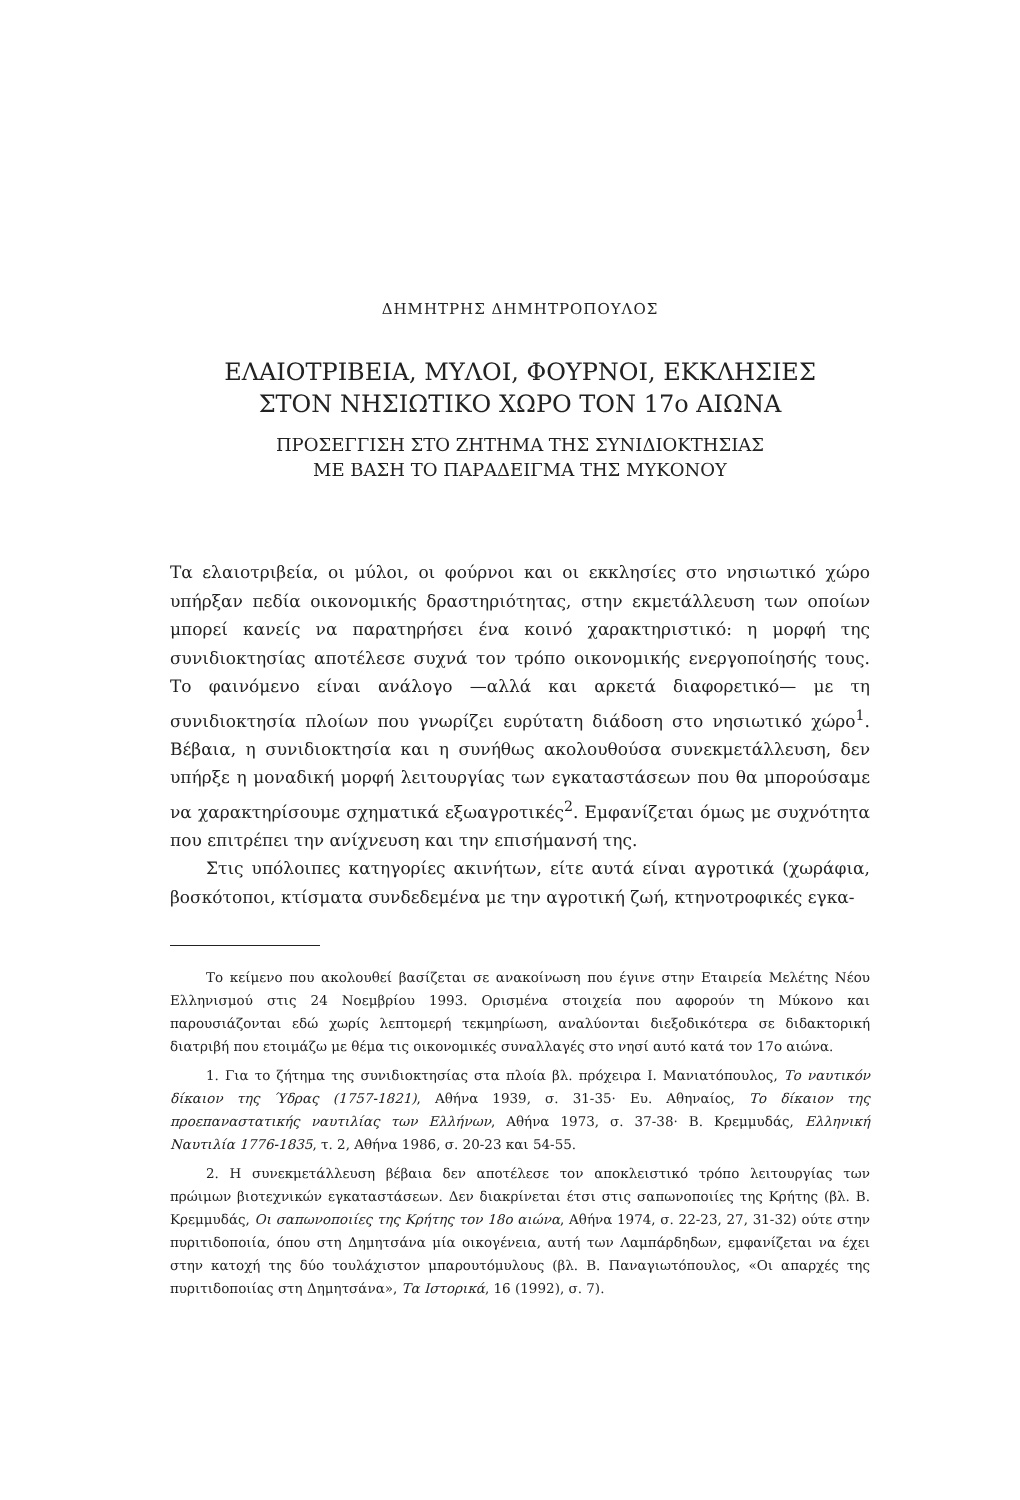ΔΗΜΗΤΡΗΣ ΔΗΜΗΤΡΟΠΟΥΛΟΣ
ΕΛΑΙΟΤΡΙΒΕΙΑ, ΜΥΛΟΙ, ΦΟΥΡΝΟΙ, ΕΚΚΛΗΣΙΕΣ
ΣΤΟΝ ΝΗΣΙΩΤΙΚΟ ΧΩΡΟ ΤΟΝ 17ο ΑΙΩΝΑ
ΠΡΟΣΕΓΓΙΣΗ ΣΤΟ ΖΗΤΗΜΑ ΤΗΣ ΣΥΝΙΔΙΟΚΤΗΣΙΑΣ
ΜΕ ΒΑΣΗ ΤΟ ΠΑΡΑΔΕΙΓΜΑ ΤΗΣ ΜΥΚΟΝΟΥ
Τα ελαιοτριβεία, οι μύλοι, οι φούρνοι και οι εκκλησίες στο νησιωτικό χώρο υπήρξαν πεδία οικονομικής δραστηριότητας, στην εκμετάλλευση των οποίων μπορεί κανείς να παρατηρήσει ένα κοινό χαρακτηριστικό: η μορφή της συνιδιοκτησίας αποτέλεσε συχνά τον τρόπο οικονομικής ενεργοποίησής τους. Το φαινόμενο είναι ανάλογο —αλλά και αρκετά διαφορετικό— με τη συνιδιοκτησία πλοίων που γνωρίζει ευρύτατη διάδοση στο νησιωτικό χώρο<sup>1</sup>. Βέβαια, η συνιδιοκτησία και η συνήθως ακολουθούσα συνεκμετάλλευση, δεν υπήρξε η μοναδική μορφή λειτουργίας των εγκαταστάσεων που θα μπορούσαμε να χαρακτηρίσουμε σχηματικά εξωαγροτικές<sup>2</sup>. Εμφανίζεται όμως με συχνότητα που επιτρέπει την ανίχνευση και την επισήμανσή της.
Στις υπόλοιπες κατηγορίες ακινήτων, είτε αυτά είναι αγροτικά (χωράφια, βοσκότοποι, κτίσματα συνδεδεμένα με την αγροτική ζωή, κτηνοτροφικές εγκα-
Το κείμενο που ακολουθεί βασίζεται σε ανακοίνωση που έγινε στην Εταιρεία Μελέτης Νέου Ελληνισμού στις 24 Νοεμβρίου 1993. Ορισμένα στοιχεία που αφορούν τη Μύκονο και παρουσιάζονται εδώ χωρίς λεπτομερή τεκμηρίωση, αναλύονται διεξοδικότερα σε διδακτορική διατριβή που ετοιμάζω με θέμα τις οικονομικές συναλλαγές στο νησί αυτό κατά τον 17ο αιώνα.
1. Για το ζήτημα της συνιδιοκτησίας στα πλοία βλ. πρόχειρα Ι. Μανιατόπουλος, Το ναυτικόν δίκαιον της Ύδρας (1757-1821), Αθήνα 1939, σ. 31-35· Ευ. Αθηναίος, Το δίκαιον της προεπαναστατικής ναυτιλίας των Ελλήνων, Αθήνα 1973, σ. 37-38· Β. Κρεμμυδάς, Ελληνική Ναυτιλία 1776-1835, τ. 2, Αθήνα 1986, σ. 20-23 και 54-55.
2. Η συνεκμετάλλευση βέβαια δεν αποτέλεσε τον αποκλειστικό τρόπο λειτουργίας των πρώιμων βιοτεχνικών εγκαταστάσεων. Δεν διακρίνεται έτσι στις σαπωνοποιίες της Κρήτης (βλ. Β. Κρεμμυδάς, Οι σαπωνοποιίες της Κρήτης τον 18ο αιώνα, Αθήνα 1974, σ. 22-23, 27, 31-32) ούτε στην πυριτιδοποιία, όπου στη Δημητσάνα μία οικογένεια, αυτή των Λαμπάρδηδων, εμφανίζεται να έχει στην κατοχή της δύο τουλάχιστον μπαρουτόμυλους (βλ. Β. Παναγιωτόπουλος, «Οι απαρχές της πυριτιδοποιίας στη Δημητσάνα», Τα Ιστορικά, 16 (1992), σ. 7).